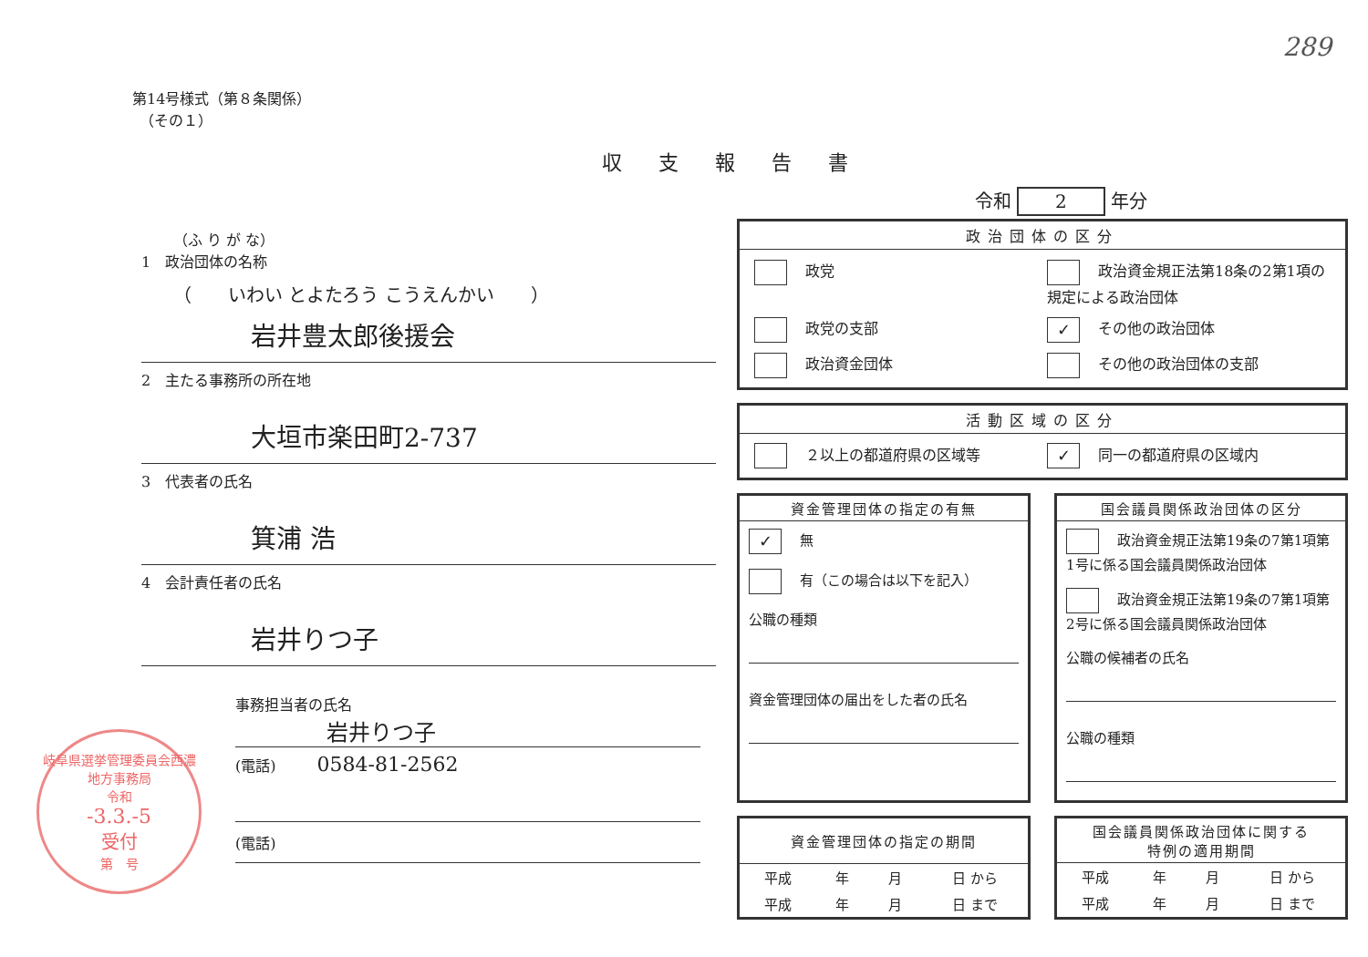289
第14号様式（第８条関係）
　（その１）
収支報告書
令和 2 年分
政治団体の区分
政党
政治資金規正法第18条の2第1項の規定による政治団体
政党の支部
✓ その他の政治団体
政治資金団体
その他の政治団体の支部
活動区域の区分
２以上の都道府県の区域等
✓ 同一の都道府県の区域内
資金管理団体の指定の有無
✓ 無
有（この場合は以下を記入）
公職の種類
資金管理団体の届出をした者の氏名
国会議員関係政治団体の区分
政治資金規正法第19条の7第1項第1号に係る国会議員関係政治団体
政治資金規正法第19条の7第1項第2号に係る国会議員関係政治団体
公職の候補者の氏名
公職の種類
資金管理団体の指定の期間
| 平成 | 年 | 月 | 日 から |
| 平成 | 年 | 月 | 日 まで |
国会議員関係政治団体に関する
特例の適用期間
| 平成 | 年 | 月 | 日 から |
| 平成 | 年 | 月 | 日 まで |
（ふ り が な）
1　政治団体の名称
（　　いわい とよたろう こうえんかい　　）
岩井豊太郎後援会
2　主たる事務所の所在地
大垣市楽田町2-737
3　代表者の氏名
箕浦 浩
4　会計責任者の氏名
岩井りつ子
事務担当者の氏名
岩井りつ子
(電話) 0584-81-2562
(電話)
岐阜県選挙管理委員会西濃地方事務局
令和
-3.3.-5
受付
第　号